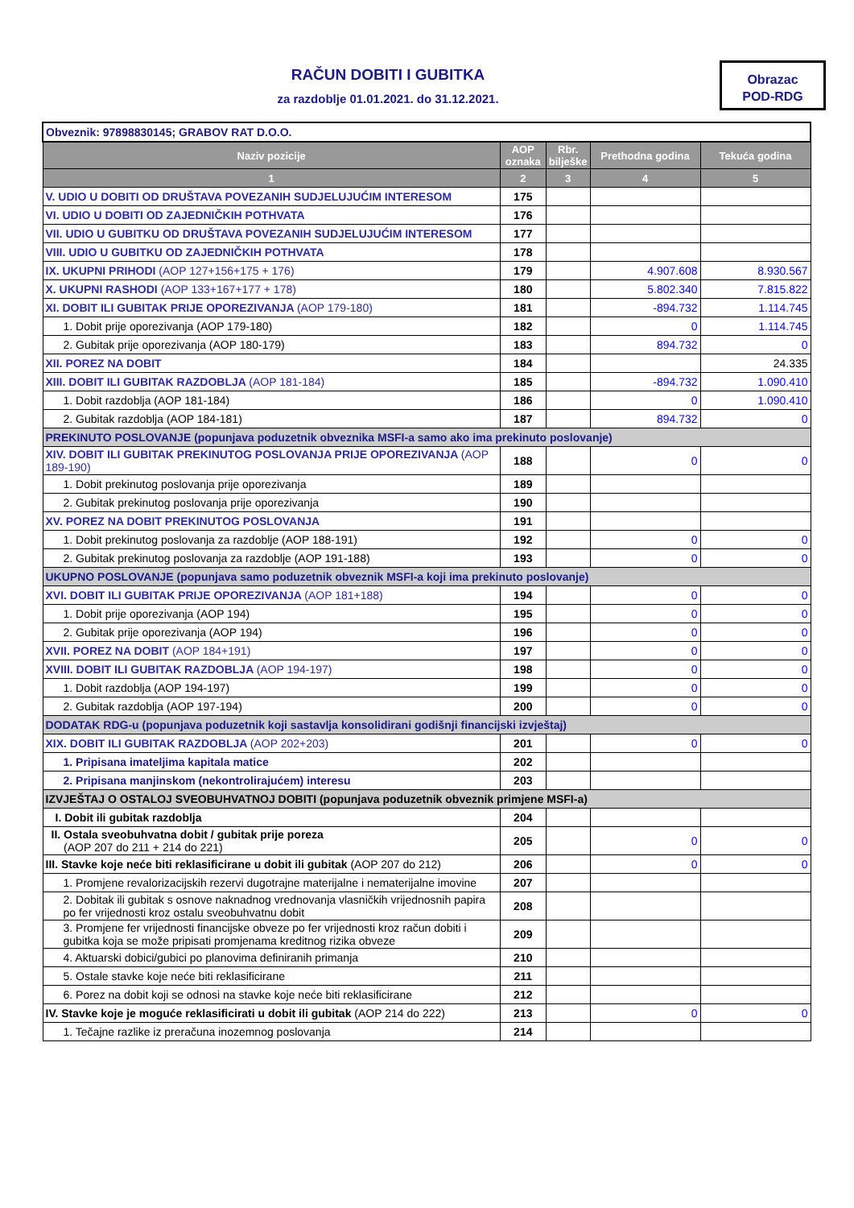RAČUN DOBITI I GUBITKA
za razdoblje 01.01.2021. do 31.12.2021.
Obrazac
POD-RDG
| Obveznik: 97898830145; GRABOV RAT D.O.O. | | | | |
| Naziv pozicije | AOP oznaka | Rbr. bilješke | Prethodna godina | Tekuća godina |
| 1 | 2 | 3 | 4 | 5 |
| V. UDIO U DOBITI OD DRUŠTAVA POVEZANIH SUDJELUJUĆIM INTERESOM | 175 | | | |
| VI. UDIO U DOBITI OD ZAJEDNIČKIH POTHVATA | 176 | | | |
| VII. UDIO U GUBITKU OD DRUŠTAVA POVEZANIH SUDJELUJUĆIM INTERESOM | 177 | | | |
| VIII. UDIO U GUBITKU OD ZAJEDNIČKIH POTHVATA | 178 | | | |
| IX. UKUPNI PRIHODI (AOP 127+156+175 + 176) | 179 | | 4.907.608 | 8.930.567 |
| X. UKUPNI RASHODI (AOP 133+167+177 + 178) | 180 | | 5.802.340 | 7.815.822 |
| XI. DOBIT ILI GUBITAK PRIJE OPOREZIVANJA (AOP 179-180) | 181 | | -894.732 | 1.114.745 |
| 1. Dobit prije oporezivanja (AOP 179-180) | 182 | | 0 | 1.114.745 |
| 2. Gubitak prije oporezivanja (AOP 180-179) | 183 | | 894.732 | 0 |
| XII. POREZ NA DOBIT | 184 | | | 24.335 |
| XIII. DOBIT ILI GUBITAK RAZDOBLJA (AOP 181-184) | 185 | | -894.732 | 1.090.410 |
| 1. Dobit razdoblja (AOP 181-184) | 186 | | 0 | 1.090.410 |
| 2. Gubitak razdoblja (AOP 184-181) | 187 | | 894.732 | 0 |
| PREKINUTO POSLOVANJE (popunjava poduzetnik obveznika MSFI-a samo ako ima prekinuto poslovanje) | | | | |
| XIV. DOBIT ILI GUBITAK PREKINUTOG POSLOVANJA PRIJE OPOREZIVANJA (AOP 189-190) | 188 | | 0 | 0 |
| 1. Dobit prekinutog poslovanja prije oporezivanja | 189 | | | |
| 2. Gubitak prekinutog poslovanja prije oporezivanja | 190 | | | |
| XV. POREZ NA DOBIT PREKINUTOG POSLOVANJA | 191 | | | |
| 1. Dobit prekinutog poslovanja za razdoblje (AOP 188-191) | 192 | | 0 | 0 |
| 2. Gubitak prekinutog poslovanja za razdoblje (AOP 191-188) | 193 | | 0 | 0 |
| UKUPNO POSLOVANJE (popunjava samo poduzetnik obveznik MSFI-a koji ima prekinuto poslovanje) | | | | |
| XVI. DOBIT ILI GUBITAK PRIJE OPOREZIVANJA (AOP 181+188) | 194 | | 0 | 0 |
| 1. Dobit prije oporezivanja (AOP 194) | 195 | | 0 | 0 |
| 2. Gubitak prije oporezivanja (AOP 194) | 196 | | 0 | 0 |
| XVII. POREZ NA DOBIT (AOP 184+191) | 197 | | 0 | 0 |
| XVIII. DOBIT ILI GUBITAK RAZDOBLJA (AOP 194-197) | 198 | | 0 | 0 |
| 1. Dobit razdoblja (AOP 194-197) | 199 | | 0 | 0 |
| 2. Gubitak razdoblja (AOP 197-194) | 200 | | 0 | 0 |
| DODATAK RDG-u (popunjava poduzetnik koji sastavlja konsolidirani godišnji financijski izvještaj) | | | | |
| XIX. DOBIT ILI GUBITAK RAZDOBLJA (AOP 202+203) | 201 | | 0 | 0 |
| 1. Pripisana imateljima kapitala matice | 202 | | | |
| 2. Pripisana manjinskom (nekontrolirajućem) interesu | 203 | | | |
| IZVJEŠTAJ O OSTALOJ SVEOBUHVATNOJ DOBITI (popunjava poduzetnik obveznik primjene MSFI-a) | | | | |
| I. Dobit ili gubitak razdoblja | 204 | | | |
| II. Ostala sveobuhvatna dobit / gubitak prije poreza (AOP 207 do 211 + 214 do 221) | 205 | | 0 | 0 |
| III. Stavke koje neće biti reklasificirane u dobit ili gubitak (AOP 207 do 212) | 206 | | 0 | 0 |
| 1. Promjene revalorizacijskih rezervi dugotrajne materijalne i nematerijalne imovine | 207 | | | |
| 2. Dobitak ili gubitak s osnove naknadnog vrednovanja vlasničkih vrijednosnih papira po fer vrijednosti kroz ostalu sveobuhvatnu dobit | 208 | | | |
| 3. Promjene fer vrijednosti financijske obveze po fer vrijednosti kroz račun dobiti i gubitka koja se može pripisati promjenama kreditnog rizika obveze | 209 | | | |
| 4. Aktuarski dobici/gubici po planovima definiranih primanja | 210 | | | |
| 5. Ostale stavke koje neće biti reklasificirane | 211 | | | |
| 6. Porez na dobit koji se odnosi na stavke koje neće biti reklasificirane | 212 | | | |
| IV. Stavke koje je moguće reklasificirati u dobit ili gubitak (AOP 214 do 222) | 213 | | 0 | 0 |
| 1. Tečajne razlike iz preračuna inozemnog poslovanja | 214 | | | |